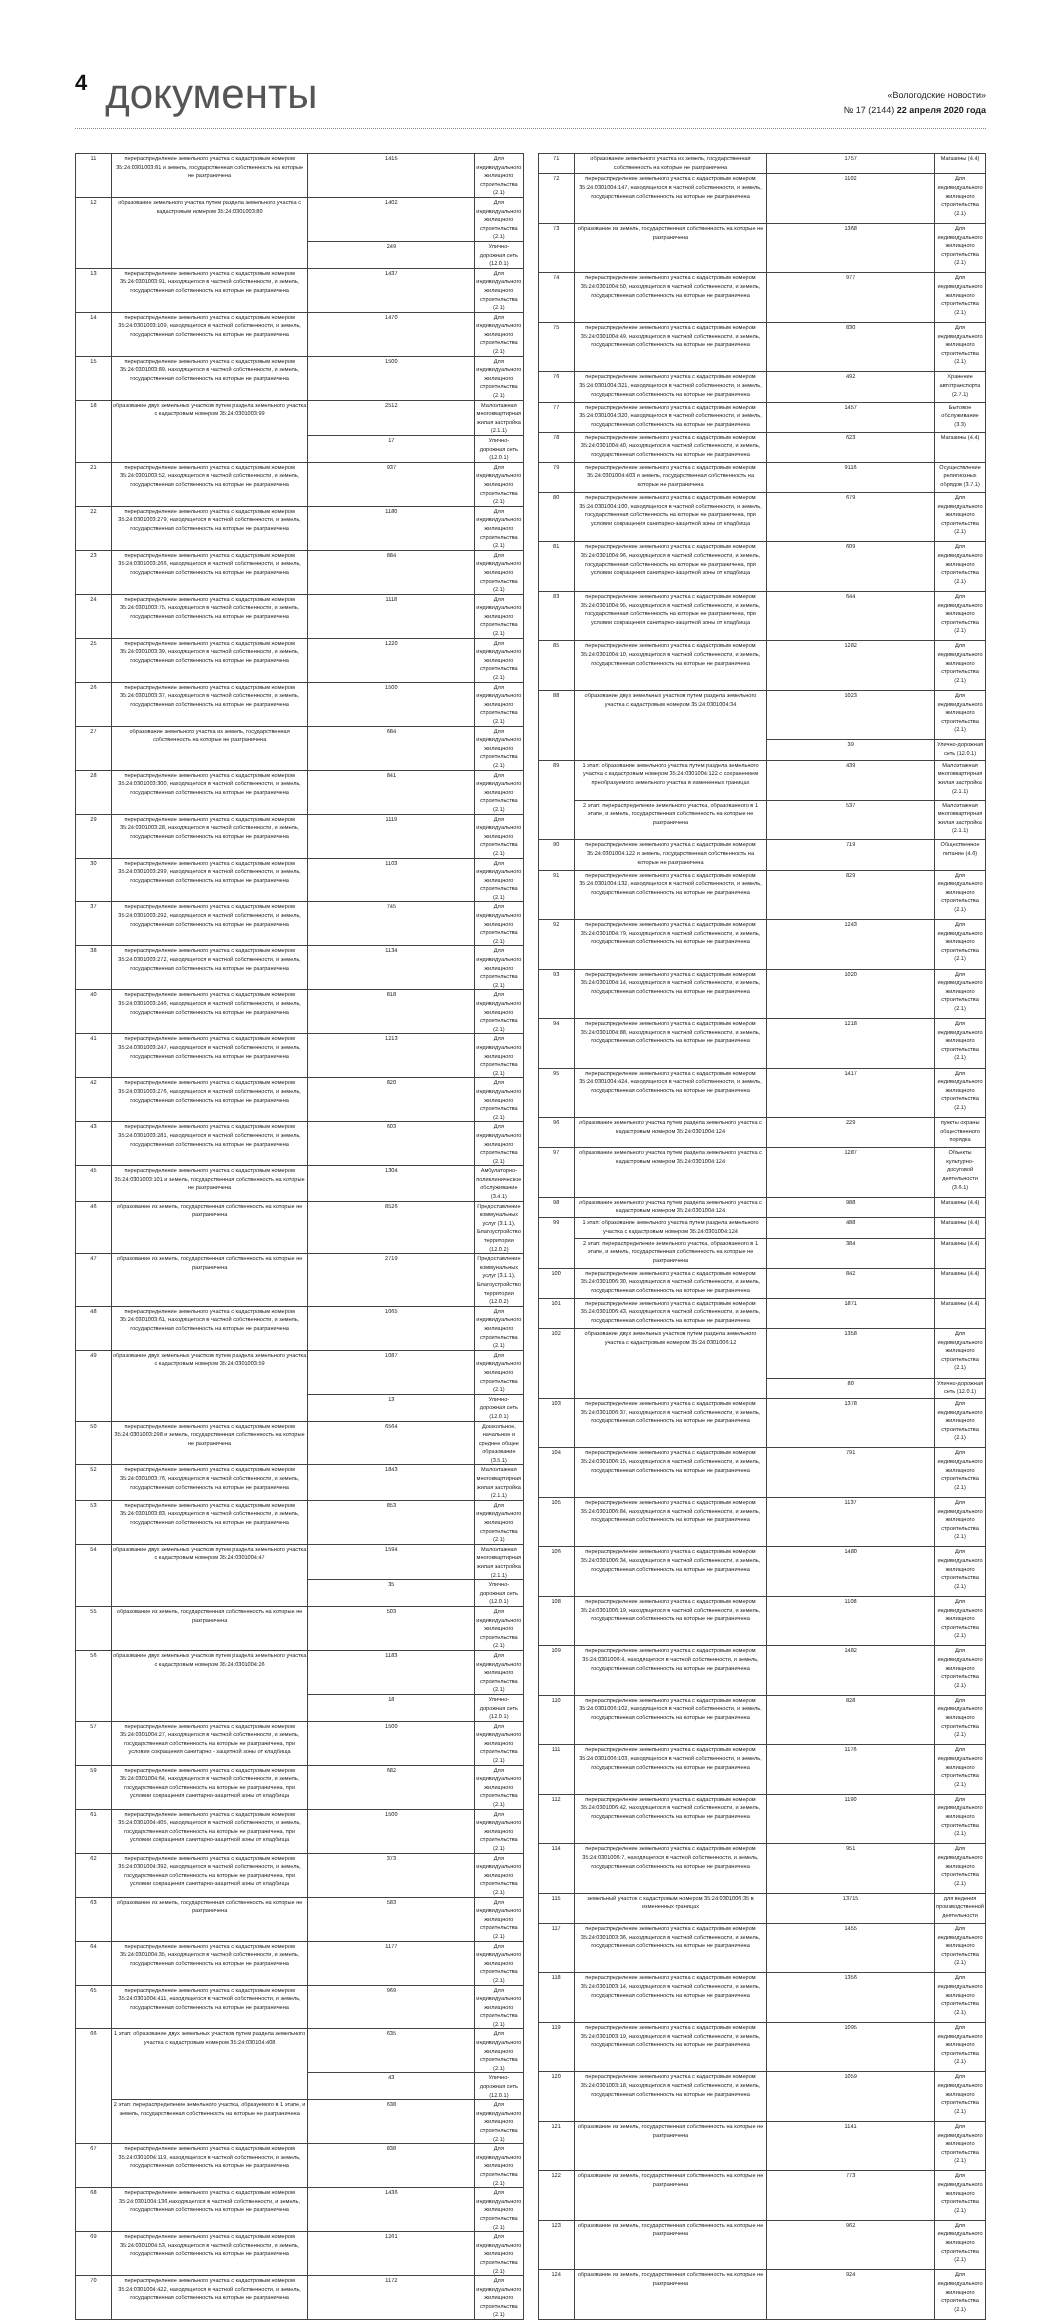4 документы
«Вологодские новости»
№ 17 (2144) 22 апреля 2020 года
| 11 | перераспределение земельного участка с кадастровым номером 35:24:0301003:81 и земель, государственная собственность на которые не разграничена | 1415 | Для индивидуального жилищного строительства (2.1) |
| 12 | образование земельного участка путем раздела земельного участка с кадастровым номером 35:24:0301003:80 | 1402 | Для индивидуального жилищного строительства (2.1) |
| | | 249 | Улично-дорожная сеть (12.0.1) |
| 13 | перераспределение земельного участка с кадастровым номером 35:24:0301003:91, находящегося в частной собственности, и земель, государственная собственность на которые не разграничена | 1437 | Для индивидуального жилищного строительства (2.1) |
| 14 | перераспределение земельного участка с кадастровым номером 35:24:0301003:109, находящегося в частной собственности, и земель, государственная собственность на которые не разграничена | 1470 | Для индивидуального жилищного строительства (2.1) |
| 15 | перераспределение земельного участка с кадастровым номером 35:24:0301003:89, находящегося в частной собственности, и земель, государственная собственность на которые не разграничена | 1500 | Для индивидуального жилищного строительства (2.1) |
| 18 | образование двух земельных участков путем раздела земельного участка с кадастровым номером 35:24:0301003:99 | 2512 | Малоэтажная многоквартирная жилая застройка (2.1.1) |
| | | 17 | Улично-дорожная сеть (12.0.1) |
| 21 | перераспределение земельного участка с кадастровым номером 35:24:0301003:52, находящегося в частной собственности, и земель, государственная собственность на которые не разграничена | 937 | Для индивидуального жилищного строительства (2.1) |
| 22 | перераспределение земельного участка с кадастровым номером 35:24:0301003:279, находящегося в частной собственности, и земель, государственная собственность на которые не разграничена | 1180 | Для индивидуального жилищного строительства (2.1) |
| 23 | перераспределение земельного участка с кадастровым номером 35:24:0301003:266, находящегося в частной собственности, и земель, государственная собственность на которые не разграничена | 884 | Для индивидуального жилищного строительства (2.1) |
| 24 | перераспределение земельного участка с кадастровым номером 35:24:0301003:75, находящегося в частной собственности, и земель, государственная собственность на которые не разграничена | 1118 | Для индивидуального жилищного строительства (2.1) |
| 25 | перераспределение земельного участка с кадастровым номером 35:24:0301003:39, находящегося в частной собственности, и земель, государственная собственность на которые не разграничена | 1220 | Для индивидуального жилищного строительства (2.1) |
| 26 | перераспределение земельного участка с кадастровым номером 35:24:0301003:37, находящегося в частной собственности, и земель, государственная собственность на которые не разграничена | 1500 | Для индивидуального жилищного строительства (2.1) |
| 27 | образование земельного участка из земель, государственная собственность на которые не разграничена | 684 | Для индивидуального жилищного строительства (2.1) |
| 28 | перераспределение земельного участка с кадастровым номером 35:24:0301003:300, находящегося в частной собственности, и земель, государственная собственность на которые не разграничена | 841 | Для индивидуального жилищного строительства (2.1) |
| 29 | перераспределение земельного участка с кадастровым номером 35:24:0301003:28, находящегося в частной собственности, и земель, государственная собственность на которые не разграничена | 1119 | Для индивидуального жилищного строительства (2.1) |
| 30 | перераспределение земельного участка с кадастровым номером 35:24:0301003:299, находящегося в частной собственности, и земель, государственная собственность на которые не разграничена | 1103 | Для индивидуального жилищного строительства (2.1) |
| 37 | перераспределение земельного участка с кадастровым номером 35:24:0301003:292, находящегося в частной собственности, и земель, государственная собственность на которые не разграничена | 745 | Для индивидуального жилищного строительства (2.1) |
| 38 | перераспределение земельного участка с кадастровым номером 35:24:0301003:272, находящегося в частной собственности, и земель, государственная собственность на которые не разграничена | 1134 | Для индивидуального жилищного строительства (2.1) |
| 40 | перераспределение земельного участка с кадастровым номером 35:24:0301003:246, находящегося в частной собственности, и земель, государственная собственность на которые не разграничена | 818 | Для индивидуального жилищного строительства (2.1) |
| 41 | перераспределение земельного участка с кадастровым номером 35:24:0301003:247, находящегося в частной собственности, и земель, государственная собственность на которые не разграничена | 1213 | Для индивидуального жилищного строительства (2.1) |
| 42 | перераспределение земельного участка с кадастровым номером 35:24:0301003:276, находящегося в частной собственности, и земель, государственная собственность на которые не разграничена | 820 | Для индивидуального жилищного строительства (2.1) |
| 43 | перераспределение земельного участка с кадастровым номером 35:24:0301003:281, находящегося в частной собственности, и земель, государственная собственность на которые не разграничена | 603 | Для индивидуального жилищного строительства (2.1) |
| 45 | перераспределение земельного участка с кадастровым номером 35:24:0301003:101 и земель, государственная собственность на которые не разграничена | 1304 | Амбулаторно-поликлиническое обслуживание (3.4.1) |
| 46 | образование из земель, государственная собственность на которые не разграничена | 8526 | Предоставление коммунальных услуг (3.1.1), Благоустройство территории (12.0.2) |
| 47 | образование из земель, государственная собственность на которые не разграничена | 2719 | Предоставление коммунальных услуг (3.1.1), Благоустройство территории (12.0.2) |
| 48 | перераспределение земельного участка с кадастровым номером 35:24:0301003:61, находящегося в частной собственности, и земель, государственная собственность на которые не разграничена | 1065 | Для индивидуального жилищного строительства (2.1) |
| 49 | образование двух земельных участков путем раздела земельного участка с кадастровым номером 35:24:0301003:59 | 1087 | Для индивидуального жилищного строительства (2.1) |
| | | 13 | Улично-дорожная сеть (12.0.1) |
| 50 | перераспределение земельного участка с кадастровым номером 35:24:0301003:298 и земель, государственная собственность на которые не разграничена | 6564 | Дошкольное, начальное и среднее общее образование (3.5.1) |
| 52 | перераспределение земельного участка с кадастровым номером 35:24:0301003:76, находящегося в частной собственности, и земель, государственная собственность на которые не разграничена | 1843 | Малоэтажная многоквартирная жилая застройка (2.1.1) |
| 53 | перераспределение земельного участка с кадастровым номером 35:24:0301003:83, находящегося в частной собственности, и земель, государственная собственность на которые не разграничена | 853 | Для индивидуального жилищного строительства (2.1) |
| 54 | образование двух земельных участков путем раздела земельного участка с кадастровым номером 35:24:0301004:47 | 1594 | Малоэтажная многоквартирная жилая застройка (2.1.1) |
| | | 35 | Улично-дорожная сеть (12.0.1) |
| 55 | образование из земель, государственная собственность на которые не разграничена | 503 | Для индивидуального жилищного строительства (2.1) |
| 56 | образование двух земельных участков путем раздела земельного участка с кадастровым номером 35:24:0301004:26 | 1183 | Для индивидуального жилищного строительства (2.1) |
| | | 18 | Улично-дорожная сеть (12.0.1) |
| 57 | перераспределение земельного участка с кадастровым номером 35:24:0301004:27, находящегося в частной собственности, и земель, государственная собственность на которые не разграничена, при условии сокращения санитарно - защитной зоны от кладбища | 1500 | Для индивидуального жилищного строительства (2.1) |
| 59 | перераспределение земельного участка с кадастровым номером 35:24:0301004:64, находящегося в частной собственности, и земель, государственная собственность на которые не разграничена, при условии сокращения санитарно-защитной зоны от кладбища | 682 | Для индивидуального жилищного строительства (2.1) |
| 61 | перераспределение земельного участка с кадастровым номером 35:24:0301004:405, находящегося в частной собственности, и земель, государственная собственность на которые не разграничена, при условии сокращения санитарно-защитной зоны от кладбища | 1500 | Для индивидуального жилищного строительства (2.1) |
| 62 | перераспределение земельного участка с кадастровым номером 35:24:0301004:392, находящегося в частной собственности, и земель, государственная собственность на которые не разграничена, при условии сокращения санитарно-защитной зоны от кладбища | 373 | Для индивидуального жилищного строительства (2.1) |
| 63 | образование из земель, государственная собственность на которые не разграничена | 583 | Для индивидуального жилищного строительства (2.1) |
| 64 | перераспределение земельного участка с кадастровым номером 35:24:0301004:35, находящегося в частной собственности, и земель, государственная собственность на которые не разграничена | 1177 | Для индивидуального жилищного строительства (2.1) |
| 65 | перераспределение земельного участка с кадастровым номером 35:24:0301004:411, находящегося в частной собственности, и земель, государственная собственность на которые не разграничена | 969 | Для индивидуального жилищного строительства (2.1) |
| 66 | 1 этап: образование двух земельных участков путем раздела земельного участка с кадастровым номером 35:24:030104:408 | 635 | Для индивидуального жилищного строительства (2.1) |
| | | 43 | Улично-дорожная сеть (12.0.1) |
| | 2 этап: перераспределение земельного участка, образуемого в 1 этапе, и земель, государственная собственность на которые не разграничена | 638 | Для индивидуального жилищного строительства (2.1) |
| 67 | перераспределение земельного участка с кадастровым номером 35:24:0301004:119, находящегося в частной собственности, и земель, государственная собственность на которые не разграничена | 838 | Для индивидуального жилищного строительства (2.1) |
| 68 | перераспределение земельного участка с кадастровым номером 35:24:0301004:136,находящегося в частной собственности, и земель, государственная собственность на которые не разграничена | 1436 | Для индивидуального жилищного строительства (2.1) |
| 69 | перераспределение земельного участка с кадастровым номером 35:24:0301004:53, находящегося в частной собственности, и земель, государственная собственность на которые не разграничена | 1261 | Для индивидуального жилищного строительства (2.1) |
| 70 | перераспределение земельного участка с кадастровым номером 35:24:0301004:422, находящегося в частной собственности, и земель, государственная собственность на которые не разграничена | 1172 | Для индивидуального жилищного строительства (2.1) |
| 71 | образование земельного участка из земель, государственная собственность на которые не разграничена | 1757 | Магазины (4.4) |
| 72 | перераспределение земельного участка с кадастровым номером 35:24:0301004:147, находящегося в частной собственности, и земель, государственная собственность на которые не разграничена | 1102 | Для индивидуального жилищного строительства (2.1) |
| 73 | образование из земель, государственная собственность на которые не разграничена | 1368 | Для индивидуального жилищного строительства (2.1) |
| 74 | перераспределение земельного участка с кадастровым номером 35:24:0301004:50, находящегося в частной собственности, и земель, государственная собственность на которые не разграничена | 977 | Для индивидуального жилищного строительства (2.1) |
| 75 | перераспределение земельного участка с кадастровым номером 35:24:0301004:49, находящегося в частной собственности, и земель, государственная собственность на которые не разграничена | 830 | Для индивидуального жилищного строительства (2.1) |
| 76 | перераспределение земельного участка с кадастровым номером 35:24:0301004:321, находящегося в частной собственности, и земель, государственная собственность на которые не разграничена | 492 | Хранение автотранспорта (2.7.1) |
| 77 | перераспределение земельного участка с кадастровым номером 35:24:0301004:320, находящегося в частной собственности, и земель, государственная собственность на которые не разграничена | 1457 | Бытовое обслуживание (3.3) |
| 78 | перераспределение земельного участка с кадастровым номером 35:24:0301004:40, находящегося в частной собственности, и земель, государственная собственность на которые не разграничена | 623 | Магазины (4.4) |
| 79 | перераспределение земельного участка с кадастровым номером 35:24:0301004:403 и земель, государственная собственность на которые не разграничена | 9116 | Осуществление религиозных обрядов (3.7.1) |
| 80 | перераспределение земельного участка с кадастровым номером 35:24:0301004:100, находящегося в частной собственности, и земель, государственная собственность на которые не разграничена, при условии сокращения санитарно-защитной зоны от кладбища | 679 | Для индивидуального жилищного строительства (2.1) |
| 81 | перераспределение земельного участка с кадастровым номером 35:24:0301004:96, находящегося в частной собственности, и земель, государственная собственность на которые не разграничена, при условии сокращения санитарно-защитной зоны от кладбища | 609 | Для индивидуального жилищного строительства (2.1) |
| 83 | перераспределение земельного участка с кадастровым номером 35:24:0301004:95, находящегося в частной собственности, и земель, государственная собственность на которые не разграничена, при условии сокращения санитарно-защитной зоны от кладбища | 644 | Для индивидуального жилищного строительства (2.1) |
| 85 | перераспределение земельного участка с кадастровым номером 35:24:0301004:10, находящегося в частной собственности, и земель, государственная собственность на которые не разграничена | 1282 | Для индивидуального жилищного строительства (2.1) |
| 88 | образование двух земельных участков путем раздела земельного участка с кадастровым номером 35:24:0301004:34 | 1023 | Для индивидуального жилищного строительства (2.1) |
| | | 39 | Улично-дорожная сеть (12.0.1) |
| 89 | 1 этап: образование земельного участка путем раздела земельного участка с кадастровым номером 35:24:0301004:122 с сохранением преобразуемого земельного участка в измененных границах | 439 | Малоэтажная многоквартирная жилая застройка (2.1.1) |
| | 2 этап: перераспределение земельного участка, образованного в 1 этапе, и земель, государственная собственность на которые не разграничена | 537 | Малоэтажная многоквартирная жилая застройка (2.1.1) |
| 90 | перераспределение земельного участка с кадастровым номером 35:24:0301004:122 и земель, государственная собственность на которые не разграничена | 719 | Общественное питание (4.6) |
| 91 | перераспределение земельного участка с кадастровым номером 35:24:0301004:132, находящегося в частной собственности, и земель, государственная собственность на которые не разграничена | 829 | Для индивидуального жилищного строительства (2.1) |
| 92 | перераспределение земельного участка с кадастровым номером 35:24:0301004:79, находящегося в частной собственности, и земель, государственная собственность на которые не разграничена | 1243 | Для индивидуального жилищного строительства (2.1) |
| 93 | перераспределение земельного участка с кадастровым номером 35:24:0301004:14, находящегося в частной собственности, и земель, государственная собственность на которые не разграничена | 1020 | Для индивидуального жилищного строительства (2.1) |
| 94 | перераспределение земельного участка с кадастровым номером 35:24:0301004:88, находящегося в частной собственности, и земель, государственная собственность на которые не разграничена | 1218 | Для индивидуального жилищного строительства (2.1) |
| 95 | перераспределение земельного участка с кадастровым номером 35:24:0301004:424, находящегося в частной собственности, и земель, государственная собственность на которые не разграничена | 1417 | Для индивидуального жилищного строительства (2.1) |
| 96 | образование земельного участка путем раздела земельного участка с кадастровым номером 35:24:0301004:124 | 229 | пункты охраны общественного порядка |
| 97 | образование земельного участка путем раздела земельного участка с кадастровым номером 35:24:0301004:124 | 1287 | Объекты культурно-досуговой деятельности (3.6.1) |
| 98 | образование земельного участка путем раздела земельного участка с кадастровым номером 35:24:0301004:124 | 988 | Магазины (4.4) |
| 99 | 1 этап: образование земельного участка путем раздела земельного участка с кадастровым номером 35:24:0301004:124 | 488 | Магазины (4.4) |
| | 2 этап: перераспределение земельного участка, образованного в 1 этапе, и земель, государственная собственность на которые не разграничена | 384 | Магазины (4.4) |
| 100 | перераспределение земельного участка с кадастровым номером 35:24:0301006:30, находящегося в частной собственности, и земель, государственная собственность на которые не разграничена | 842 | Магазины (4.4) |
| 101 | перераспределение земельного участка с кадастровым номером 35:24:0301006:43, находящегося в частной собственности, и земель, государственная собственность на которые не разграничена | 1871 | Магазины (4.4) |
| 102 | образование двух земельных участков путем раздела земельного участка с кадастровым номером 35:24:0301006:12 | 1358 | Для индивидуального жилищного строительства (2.1) |
| | | 80 | Улично-дорожная сеть (12.0.1) |
| 103 | перераспределение земельного участка с кадастровым номером 35:24:0301006:37, находящегося в частной собственности, и земель, государственная собственность на которые не разграничена | 1378 | Для индивидуального жилищного строительства (2.1) |
| 104 | перераспределение земельного участка с кадастровым номером 35:24:0301006:15, находящегося в частной собственности, и земель, государственная собственность на которые не разграничена | 791 | Для индивидуального жилищного строительства (2.1) |
| 105 | перераспределение земельного участка с кадастровым номером 35:24:0301006:84, находящегося в частной собственности, и земель, государственная собственность на которые не разграничена | 1137 | Для индивидуального жилищного строительства (2.1) |
| 106 | перераспределение земельного участка с кадастровым номером 35:24:0301006:34, находящегося в частной собственности, и земель, государственная собственность на которые не разграничена | 1480 | Для индивидуального жилищного строительства (2.1) |
| 108 | перераспределение земельного участка с кадастровым номером 35:24:0301006:19, находящегося в частной собственности, и земель, государственная собственность на которые не разграничена | 1108 | Для индивидуального жилищного строительства (2.1) |
| 109 | перераспределение земельного участка с кадастровым номером 35:24:0301006:4, находящегося в частной собственности, и земель, государственная собственность на которые не разграничена | 1482 | Для индивидуального жилищного строительства (2.1) |
| 110 | перераспределение земельного участка с кадастровым номером 35:24:0301006:102, находящегося в частной собственности, и земель, государственная собственность на которые не разграничена | 828 | Для индивидуального жилищного строительства (2.1) |
| 111 | перераспределение земельного участка с кадастровым номером 35:24:0301006:103, находящегося в частной собственности, и земель, государственная собственность на которые не разграничена | 1176 | Для индивидуального жилищного строительства (2.1) |
| 112 | перераспределение земельного участка с кадастровым номером 35:24:0301006:42, находящегося в частной собственности, и земель, государственная собственность на которые не разграничена | 1190 | Для индивидуального жилищного строительства (2.1) |
| 114 | перераспределение земельного участка с кадастровым номером 35:24:0301006:7, находящегося в частной собственности, и земель, государственная собственность на которые не разграничена | 951 | Для индивидуального жилищного строительства (2.1) |
| 115 | земельный участок с кадастровым номером 35:24:0301006:35 в измененных границах | 13715 | для ведения производственной деятельности |
| 117 | перераспределение земельного участка с кадастровым номером 35:24:0301003:36, находящегося в частной собственности, и земель, государственная собственность на которые не разграничена | 1455 | Для индивидуального жилищного строительства (2.1) |
| 118 | перераспределение земельного участка с кадастровым номером 35:24:0301003:14, находящегося в частной собственности, и земель, государственная собственность на которые не разграничена | 1356 | Для индивидуального жилищного строительства (2.1) |
| 119 | перераспределение земельного участка с кадастровым номером 35:24:0301003:19, находящегося в частной собственности, и земель, государственная собственность на которые не разграничена | 1095 | Для индивидуального жилищного строительства (2.1) |
| 120 | перераспределение земельного участка с кадастровым номером 35:24:0301003:18, находящегося в частной собственности, и земель, государственная собственность на которые не разграничена | 1059 | Для индивидуального жилищного строительства (2.1) |
| 121 | образование из земель, государственная собственность на которые не разграничена | 1141 | Для индивидуального жилищного строительства (2.1) |
| 122 | образование из земель, государственная собственность на которые не разграничена | 773 | Для индивидуального жилищного строительства (2.1) |
| 123 | образование из земель, государственная собственность на которые не разграничена | 962 | Для индивидуального жилищного строительства (2.1) |
| 124 | образование из земель, государственная собственность на которые не разграничена | 924 | Для индивидуального жилищного строительства (2.1) |